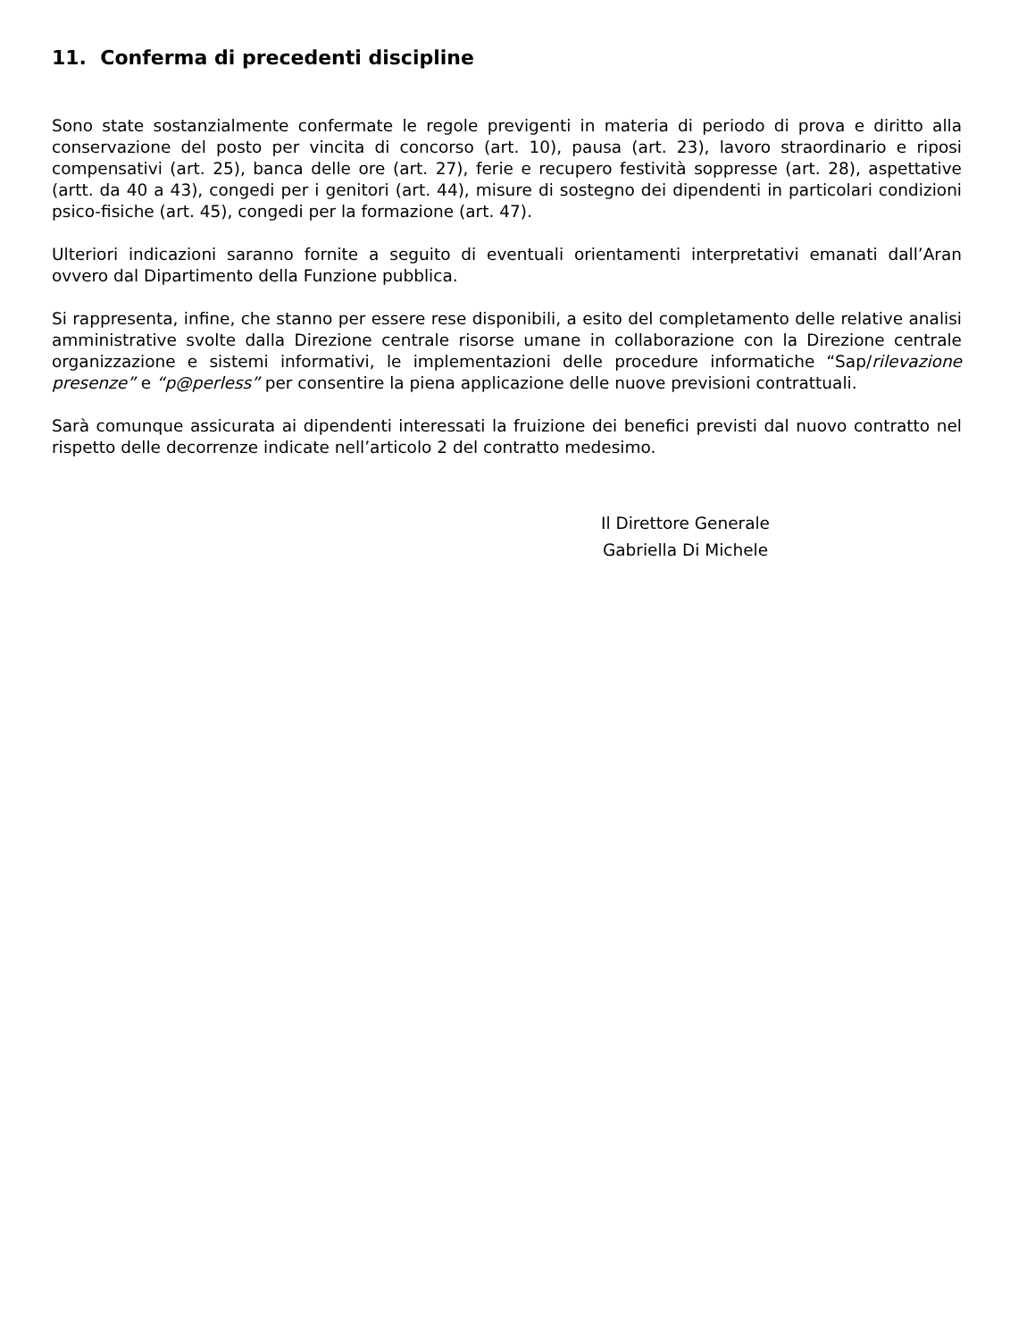11. Conferma di precedenti discipline
Sono state sostanzialmente confermate le regole previgenti in materia di periodo di prova e diritto alla conservazione del posto per vincita di concorso (art. 10), pausa (art. 23), lavoro straordinario e riposi compensativi (art. 25), banca delle ore (art. 27), ferie e recupero festività soppresse (art. 28), aspettative (artt. da 40 a 43), congedi per i genitori (art. 44), misure di sostegno dei dipendenti in particolari condizioni psico-fisiche (art. 45), congedi per la formazione (art. 47).
Ulteriori indicazioni saranno fornite a seguito di eventuali orientamenti interpretativi emanati dall’Aran ovvero dal Dipartimento della Funzione pubblica.
Si rappresenta, infine, che stanno per essere rese disponibili, a esito del completamento delle relative analisi amministrative svolte dalla Direzione centrale risorse umane in collaborazione con la Direzione centrale organizzazione e sistemi informativi, le implementazioni delle procedure informatiche “Sap/rilevazione presenze” e “p@perless” per consentire la piena applicazione delle nuove previsioni contrattuali.
Sarà comunque assicurata ai dipendenti interessati la fruizione dei benefici previsti dal nuovo contratto nel rispetto delle decorrenze indicate nell’articolo 2 del contratto medesimo.
Il Direttore Generale
Gabriella Di Michele